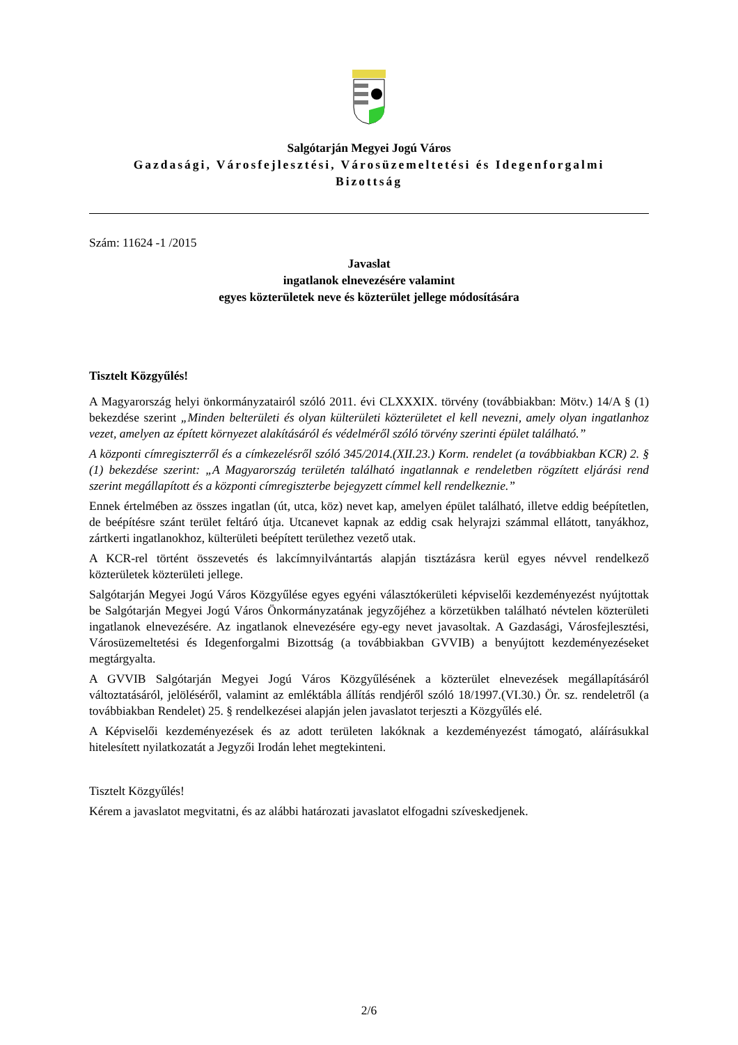Salgótarján Megyei Jogú Város
Gazdasági, Városfejlesztési, Városüzemeltetési és Idegenforgalmi
Bizottság
Szám: 11624 -1 /2015
Javaslat
ingatlanok elnevezésére valamint
egyes közterületek neve és közterület jellege módosítására
Tisztelt Közgyűlés!
A Magyarország helyi önkormányzatairól szóló 2011. évi CLXXXIX. törvény (továbbiakban: Mötv.) 14/A § (1) bekezdése szerint „Minden belterületi és olyan külterületi közterületet el kell nevezni, amely olyan ingatlanhoz vezet, amelyen az épített környezet alakításáról és védelméről szóló törvény szerinti épület található.”
A központi címregiszterről és a címkezelésről szóló 345/2014.(XII.23.) Korm. rendelet (a továbbiakban KCR) 2. § (1) bekezdése szerint: „A Magyarország területén található ingatlannak e rendeletben rögzített eljárási rend szerint megállapított és a központi címregiszterbe bejegyzett címmel kell rendelkeznie.”
Ennek értelmében az összes ingatlan (út, utca, köz) nevet kap, amelyen épület található, illetve eddig beépítetlen, de beépítésre szánt terület feltáró útja. Utcanevet kapnak az eddig csak helyrajzi számmal ellátott, tanyákhoz, zártkerti ingatlanokhoz, külterületi beépített területhez vezető utak.
A KCR-rel történt összevetés és lakcímnyilvántartás alapján tisztázásra kerül egyes névvel rendelkező közterületek közterületi jellege.
Salgótarján Megyei Jogú Város Közgyűlése egyes egyéni választókerületi képviselői kezdeményezést nyújtottak be Salgótarján Megyei Jogú Város Önkormányzatának jegyzőjéhez a körzetükben található névtelen közterületi ingatlanok elnevezésére. Az ingatlanok elnevezésére egy-egy nevet javasoltak. A Gazdasági, Városfejlesztési, Városüzemeltetési és Idegenforgalmi Bizottság (a továbbiakban GVVIB) a benyújtott kezdeményezéseket megtárgyalta.
A GVVIB Salgótarján Megyei Jogú Város Közgyűlésének a közterület elnevezések megállapításáról változtatásáról, jelöléséről, valamint az emléktábla állítás rendjéről szóló 18/1997.(VI.30.) Ör. sz. rendeletről (a továbbiakban Rendelet) 25. § rendelkezései alapján jelen javaslatot terjeszti a Közgyűlés elé.
A Képviselői kezdeményezések és az adott területen lakóknak a kezdeményezést támogató, aláírásukkal hitelesített nyilatkozatát a Jegyzői Irodán lehet megtekinteni.
Tisztelt Közgyűlés!
Kérem a javaslatot megvitatni, és az alábbi határozati javaslatot elfogadni szíveskedjenek.
2/6